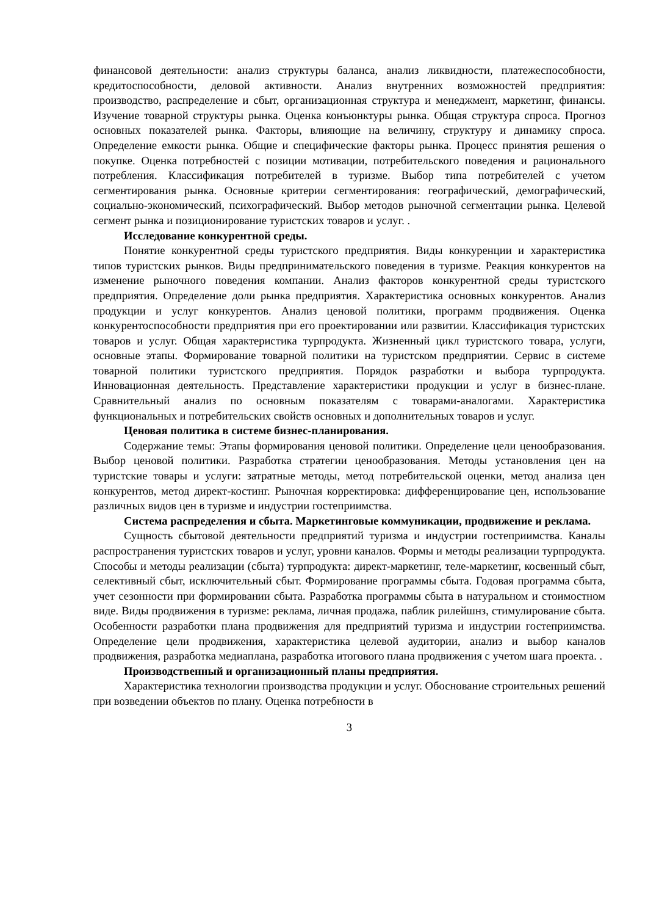финансовой деятельности: анализ структуры баланса, анализ ликвидности, платежеспособности, кредитоспособности, деловой активности. Анализ внутренних возможностей предприятия: производство, распределение и сбыт, организационная структура и менеджмент, маркетинг, финансы. Изучение товарной структуры рынка. Оценка конъюнктуры рынка. Общая структура спроса. Прогноз основных показателей рынка. Факторы, влияющие на величину, структуру и динамику спроса. Определение емкости рынка. Общие и специфические факторы рынка. Процесс принятия решения о покупке. Оценка потребностей с позиции мотивации, потребительского поведения и рационального потребления. Классификация потребителей в туризме. Выбор типа потребителей с учетом сегментирования рынка. Основные критерии сегментирования: географический, демографический, социально-экономический, психографический. Выбор методов рыночной сегментации рынка. Целевой сегмент рынка и позиционирование туристских товаров и услуг. .
Исследование конкурентной среды.
Понятие конкурентной среды туристского предприятия. Виды конкуренции и характеристика типов туристских рынков. Виды предпринимательского поведения в туризме. Реакция конкурентов на изменение рыночного поведения компании. Анализ факторов конкурентной среды туристского предприятия. Определение доли рынка предприятия. Характеристика основных конкурентов. Анализ продукции и услуг конкурентов. Анализ ценовой политики, программ продвижения. Оценка конкурентоспособности предприятия при его проектировании или развитии. Классификация туристских товаров и услуг. Общая характеристика турпродукта. Жизненный цикл туристского товара, услуги, основные этапы. Формирование товарной политики на туристском предприятии. Сервис в системе товарной политики туристского предприятия. Порядок разработки и выбора турпродукта. Инновационная деятельность. Представление характеристики продукции и услуг в бизнес-плане. Сравнительный анализ по основным показателям с товарами-аналогами. Характеристика функциональных и потребительских свойств основных и дополнительных товаров и услуг.
Ценовая политика в системе бизнес-планирования.
Содержание темы: Этапы формирования ценовой политики. Определение цели ценообразования. Выбор ценовой политики. Разработка стратегии ценообразования. Методы установления цен на туристские товары и услуги: затратные методы, метод потребительской оценки, метод анализа цен конкурентов, метод директ-костинг. Рыночная корректировка: дифференцирование цен, использование различных видов цен в туризме и индустрии гостеприимства.
Система распределения и сбыта. Маркетинговые коммуникации, продвижение и реклама.
Сущность сбытовой деятельности предприятий туризма и индустрии гостеприимства. Каналы распространения туристских товаров и услуг, уровни каналов. Формы и методы реализации турпродукта. Способы и методы реализации (сбыта) турпродукта: директ-маркетинг, теле-маркетинг, косвенный сбыт, селективный сбыт, исключительный сбыт. Формирование программы сбыта. Годовая программа сбыта, учет сезонности при формировании сбыта. Разработка программы сбыта в натуральном и стоимостном виде. Виды продвижения в туризме: реклама, личная продажа, паблик рилейшнз, стимулирование сбыта. Особенности разработки плана продвижения для предприятий туризма и индустрии гостеприимства. Определение цели продвижения, характеристика целевой аудитории, анализ и выбор каналов продвижения, разработка медиаплана, разработка итогового плана продвижения с учетом шага проекта. .
Производственный и организационный планы предприятия.
Характеристика технологии производства продукции и услуг. Обоснование строительных решений при возведении объектов по плану. Оценка потребности в
3